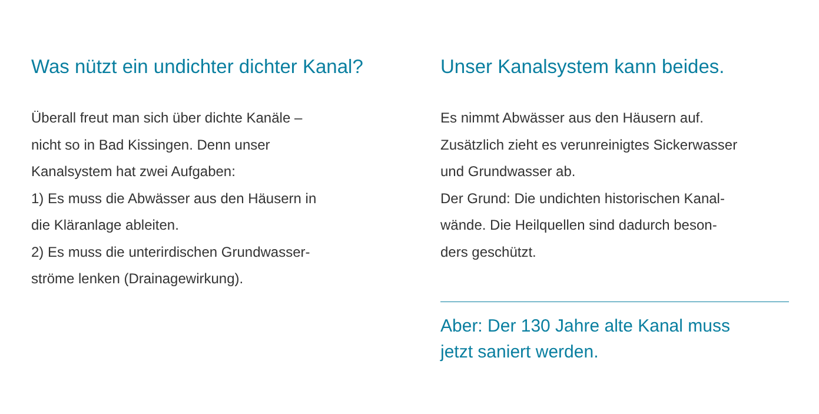Was nützt ein undichter dichter Kanal?
Überall freut man sich über dichte Kanäle –
nicht so in Bad Kissingen. Denn unser
Kanalsystem hat zwei Aufgaben:
1) Es muss die Abwässer aus den Häusern in
die Kläranlage ableiten.
2) Es muss die unterirdischen Grundwasser-
ströme lenken (Drainagewirkung).
Unser Kanalsystem kann beides.
Es nimmt Abwässer aus den Häusern auf.
Zusätzlich zieht es verunreinigtes Sickerwasser
und Grundwasser ab.
Der Grund: Die undichten historischen Kanal-
wände. Die Heilquellen sind dadurch beson-
ders geschützt.
Aber: Der 130 Jahre alte Kanal muss
jetzt saniert werden.